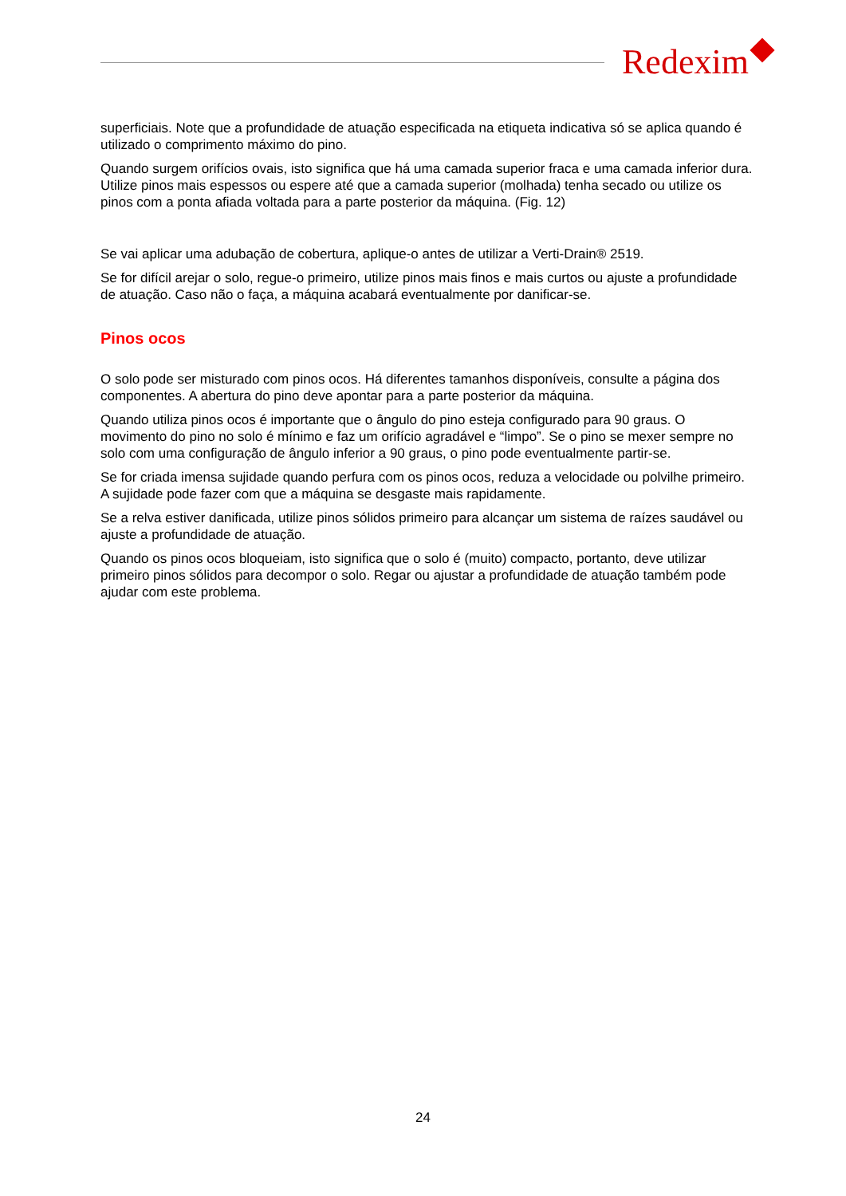Redexim
superficiais. Note que a profundidade de atuação especificada na etiqueta indicativa só se aplica quando é utilizado o comprimento máximo do pino.
Quando surgem orifícios ovais, isto significa que há uma camada superior fraca e uma camada inferior dura. Utilize pinos mais espessos ou espere até que a camada superior (molhada) tenha secado ou utilize os pinos com a ponta afiada voltada para a parte posterior da máquina. (Fig. 12)
Se vai aplicar uma adubação de cobertura, aplique-o antes de utilizar a Verti-Drain® 2519.
Se for difícil arejar o solo, regue-o primeiro, utilize pinos mais finos e mais curtos ou ajuste a profundidade de atuação. Caso não o faça, a máquina acabará eventualmente por danificar-se.
Pinos ocos
O solo pode ser misturado com pinos ocos. Há diferentes tamanhos disponíveis, consulte a página dos componentes. A abertura do pino deve apontar para a parte posterior da máquina.
Quando utiliza pinos ocos é importante que o ângulo do pino esteja configurado para 90 graus. O movimento do pino no solo é mínimo e faz um orifício agradável e “limpo”. Se o pino se mexer sempre no solo com uma configuração de ângulo inferior a 90 graus, o pino pode eventualmente partir-se.
Se for criada imensa sujidade quando perfura com os pinos ocos, reduza a velocidade ou polvilhe primeiro. A sujidade pode fazer com que a máquina se desgaste mais rapidamente.
Se a relva estiver danificada, utilize pinos sólidos primeiro para alcançar um sistema de raízes saudável ou ajuste a profundidade de atuação.
Quando os pinos ocos bloqueiam, isto significa que o solo é (muito) compacto, portanto, deve utilizar primeiro pinos sólidos para decompor o solo. Regar ou ajustar a profundidade de atuação também pode ajudar com este problema.
24